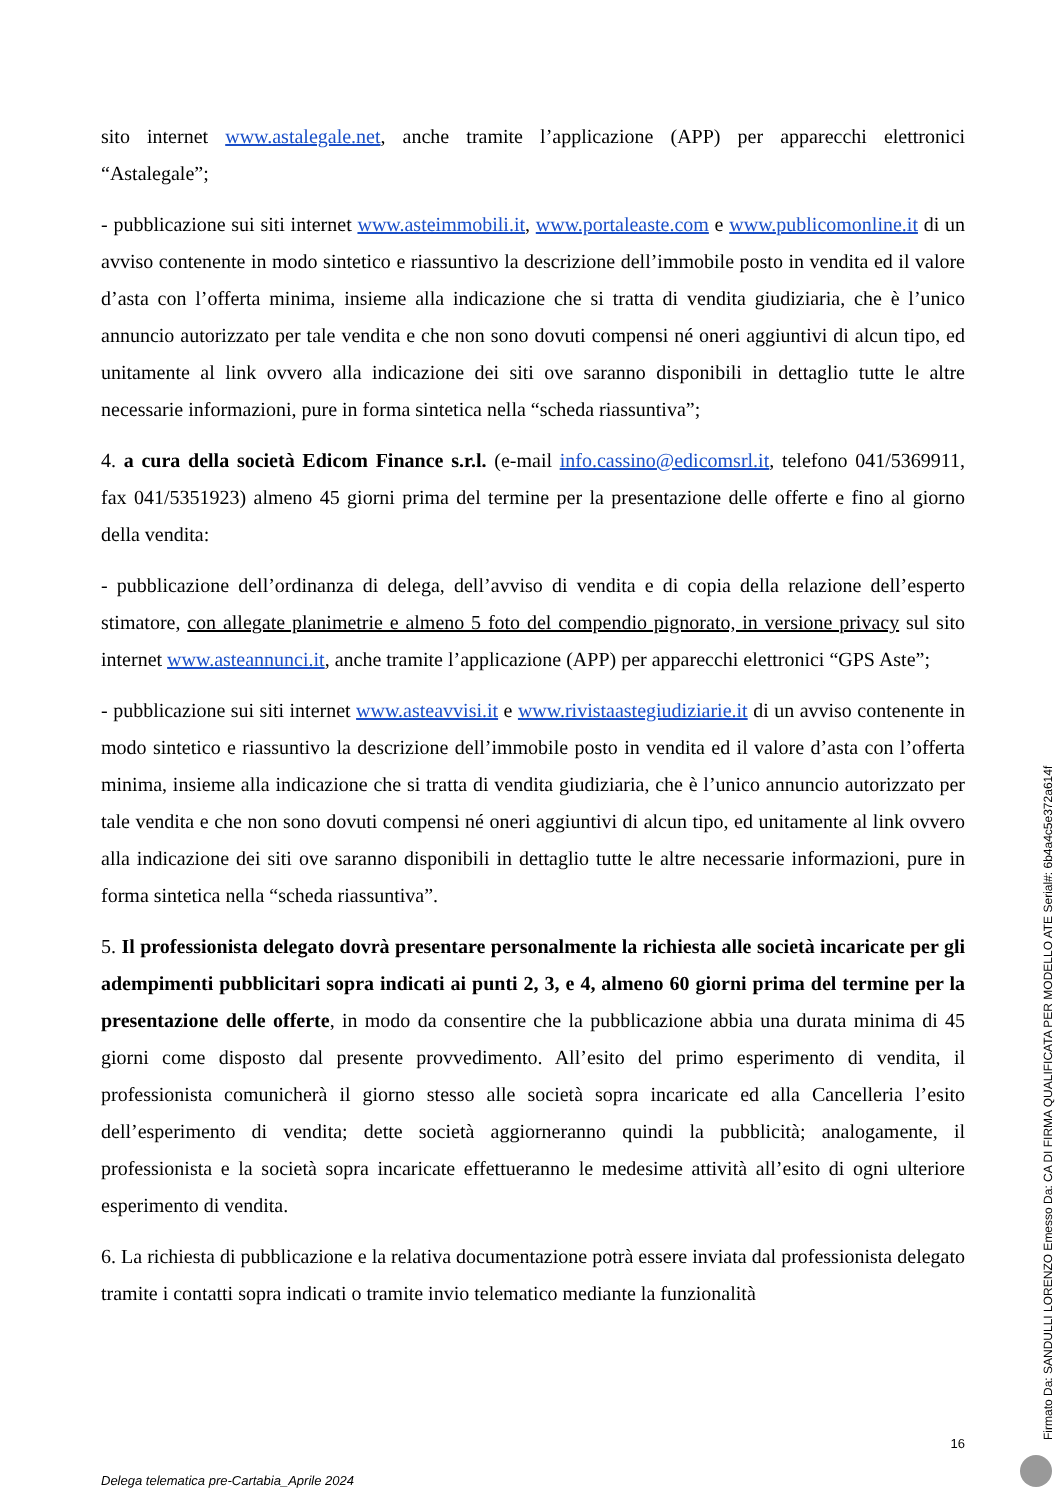sito internet www.astalegale.net, anche tramite l’applicazione (APP) per apparecchi elettronici “Astalegale”;
- pubblicazione sui siti internet www.asteimmobili.it, www.portaleaste.com e www.publicomonline.it di un avviso contenente in modo sintetico e riassuntivo la descrizione dell’immobile posto in vendita ed il valore d’asta con l’offerta minima, insieme alla indicazione che si tratta di vendita giudiziaria, che è l’unico annuncio autorizzato per tale vendita e che non sono dovuti compensi né oneri aggiuntivi di alcun tipo, ed unitamente al link ovvero alla indicazione dei siti ove saranno disponibili in dettaglio tutte le altre necessarie informazioni, pure in forma sintetica nella “scheda riassuntiva”;
4. a cura della società Edicom Finance s.r.l. (e-mail info.cassino@edicomsrl.it, telefono 041/5369911, fax 041/5351923) almeno 45 giorni prima del termine per la presentazione delle offerte e fino al giorno della vendita:
- pubblicazione dell’ordinanza di delega, dell’avviso di vendita e di copia della relazione dell’esperto stimatore, con allegate planimetrie e almeno 5 foto del compendio pignorato, in versione privacy sul sito internet www.asteannunci.it, anche tramite l’applicazione (APP) per apparecchi elettronici “GPS Aste”;
- pubblicazione sui siti internet www.asteavvisi.it e www.rivistaastegiudiziarie.it di un avviso contenente in modo sintetico e riassuntivo la descrizione dell’immobile posto in vendita ed il valore d’asta con l’offerta minima, insieme alla indicazione che si tratta di vendita giudiziaria, che è l’unico annuncio autorizzato per tale vendita e che non sono dovuti compensi né oneri aggiuntivi di alcun tipo, ed unitamente al link ovvero alla indicazione dei siti ove saranno disponibili in dettaglio tutte le altre necessarie informazioni, pure in forma sintetica nella “scheda riassuntiva”.
5. Il professionista delegato dovrà presentare personalmente la richiesta alle società incaricate per gli adempimenti pubblicitari sopra indicati ai punti 2, 3, e 4, almeno 60 giorni prima del termine per la presentazione delle offerte, in modo da consentire che la pubblicazione abbia una durata minima di 45 giorni come disposto dal presente provvedimento. All’esito del primo esperimento di vendita, il professionista comunicherà il giorno stesso alle società sopra incaricate ed alla Cancelleria l’esito dell’esperimento di vendita; dette società aggiorneranno quindi la pubblicità; analogamente, il professionista e la società sopra incaricate effettueranno le medesime attività all’esito di ogni ulteriore esperimento di vendita.
6. La richiesta di pubblicazione e la relativa documentazione potrà essere inviata dal professionista delegato tramite i contatti sopra indicati o tramite invio telematico mediante la funzionalità
16
Delega telematica pre-Cartabia_Aprile 2024
Firmato Da: SANDULLI LORENZO Emesso Da: CA DI FIRMA QUALIFICATA PER MODELLO ATE Serial#: 6b4a4c5e372a614f